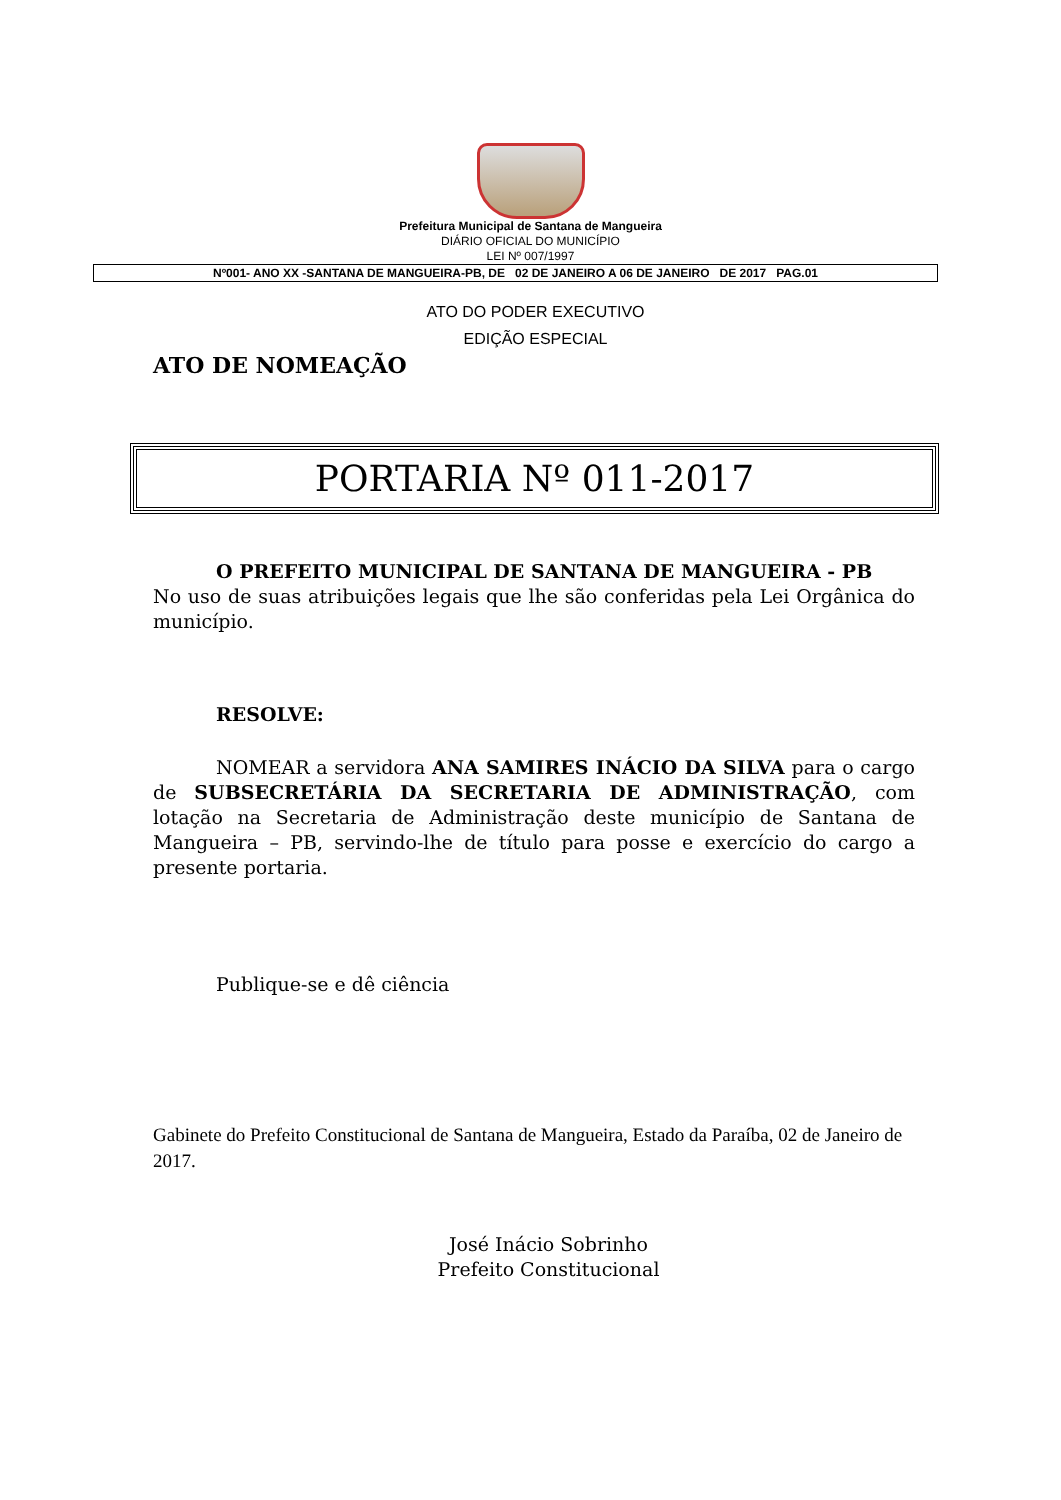Prefeitura Municipal de Santana de Mangueira
DIÁRIO OFICIAL DO MUNICÍPIO
LEI Nº 007/1997
Nº001- ANO XX -SANTANA DE MANGUEIRA-PB, DE 02 DE JANEIRO A 06 DE JANEIRO DE 2017 PAG.01
ATO DO PODER EXECUTIVO
EDIÇÃO ESPECIAL
ATO DE NOMEAÇÃO
PORTARIA Nº 011-2017
O PREFEITO MUNICIPAL DE SANTANA DE MANGUEIRA - PB
No uso de suas atribuições legais que lhe são conferidas pela Lei Orgânica do município.
RESOLVE:
NOMEAR a servidora ANA SAMIRES INÁCIO DA SILVA para o cargo de SUBSECRETÁRIA DA SECRETARIA DE ADMINISTRAÇÃO, com lotação na Secretaria de Administração deste município de Santana de Mangueira – PB, servindo-lhe de título para posse e exercício do cargo a presente portaria.
Publique-se e dê ciência
Gabinete do Prefeito Constitucional de Santana de Mangueira, Estado da Paraíba, 02 de Janeiro de 2017.
José Inácio Sobrinho
Prefeito Constitucional